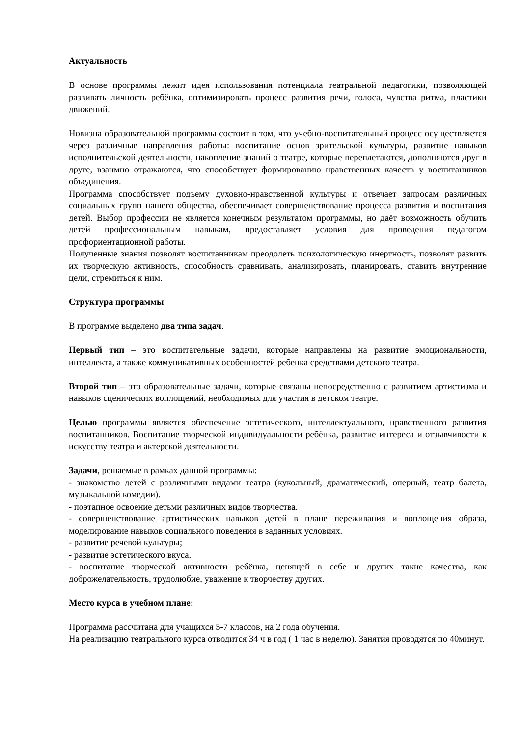Актуальность
В основе программы лежит идея использования потенциала театральной педагогики, позволяющей развивать личность ребёнка, оптимизировать процесс развития речи, голоса, чувства ритма, пластики движений.
Новизна образовательной программы состоит в том, что учебно-воспитательный процесс осуществляется через различные направления работы: воспитание основ зрительской культуры, развитие навыков исполнительской деятельности, накопление знаний о театре, которые переплетаются, дополняются друг в друге, взаимно отражаются, что способствует формированию нравственных качеств у воспитанников объединения.
Программа способствует подъему духовно-нравственной культуры и отвечает запросам различных социальных групп нашего общества, обеспечивает совершенствование процесса развития и воспитания детей. Выбор профессии не является конечным результатом программы, но даёт возможность обучить детей профессиональным навыкам, предоставляет условия для проведения педагогом профориентационной работы.
Полученные знания позволят воспитанникам преодолеть психологическую инертность, позволят развить их творческую активность, способность сравнивать, анализировать, планировать, ставить внутренние цели, стремиться к ним.
Структура программы
В программе выделено два типа задач.
Первый тип – это воспитательные задачи, которые направлены на развитие эмоциональности, интеллекта, а также коммуникативных особенностей ребенка средствами детского театра.
Второй тип – это образовательные задачи, которые связаны непосредственно с развитием артистизма и навыков сценических воплощений, необходимых для участия в детском театре.
Целью программы является обеспечение эстетического, интеллектуального, нравственного развития воспитанников. Воспитание творческой индивидуальности ребёнка, развитие интереса и отзывчивости к искусству театра и актерской деятельности.
Задачи, решаемые в рамках данной программы:
- знакомство детей с различными видами театра (кукольный, драматический, оперный, театр балета, музыкальной комедии).
- поэтапное освоение детьми различных видов творчества.
- совершенствование артистических навыков детей в плане переживания и воплощения образа, моделирование навыков социального поведения в заданных условиях.
- развитие речевой культуры;
- развитие эстетического вкуса.
- воспитание творческой активности ребёнка, ценящей в себе и других такие качества, как доброжелательность, трудолюбие, уважение к творчеству других.
Место курса в учебном плане:
Программа рассчитана для учащихся 5-7 классов, на 2 года обучения.
На реализацию театрального курса отводится 34 ч в год ( 1 час в неделю). Занятия проводятся по 40минут.